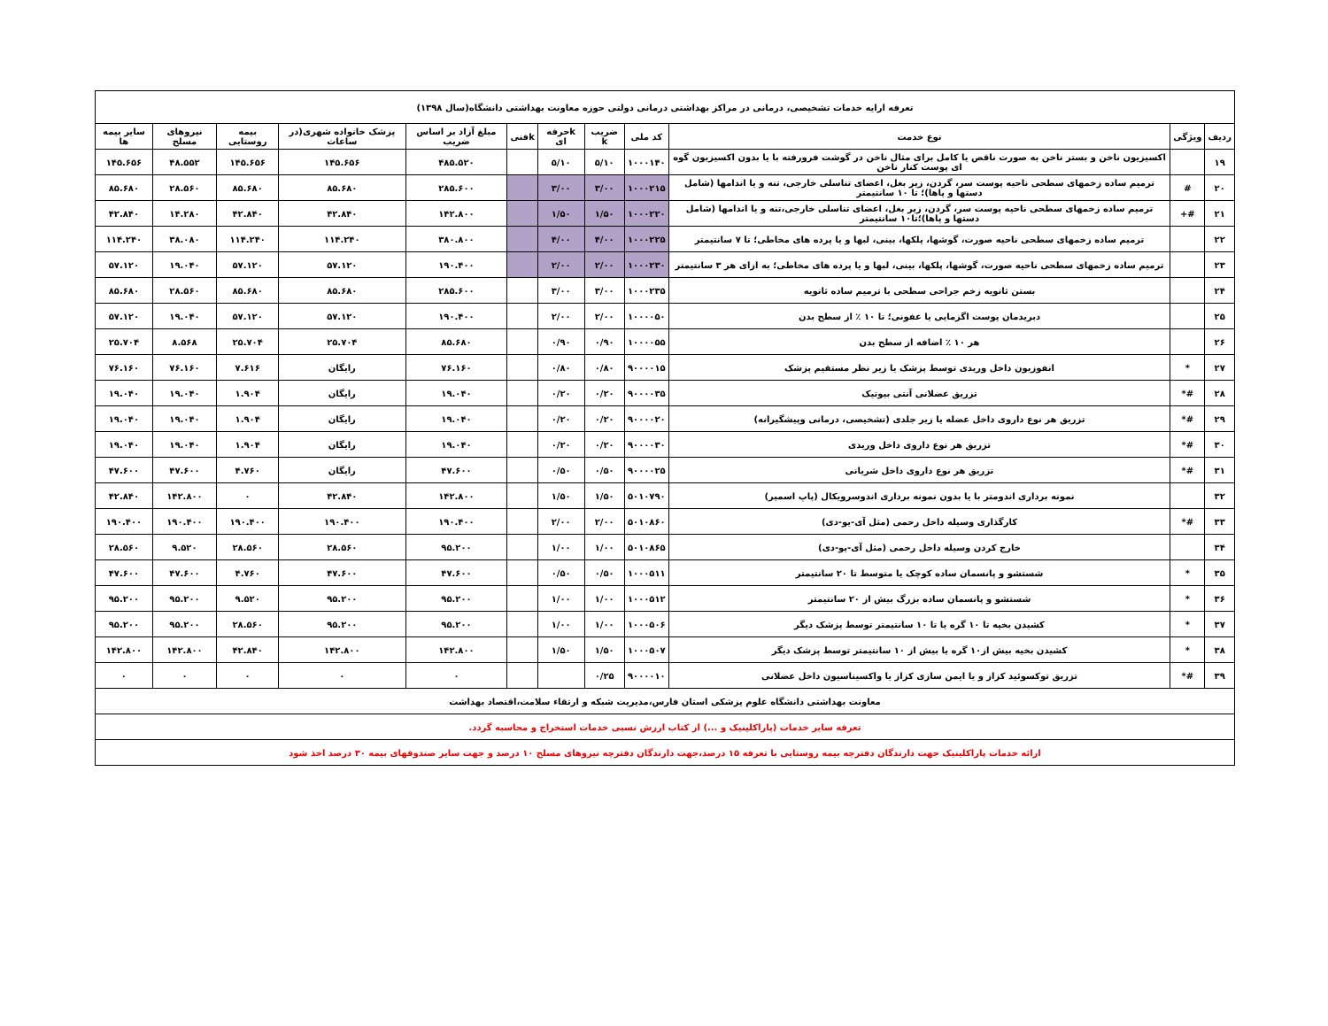| تعرفه ارایه خدمات تشخیصی، درمانی در مراکز بهداشتی درمانی دولتی حوزه معاونت بهداشتی دانشگاه(سال ۱۳۹۸) | | | | | | | | | | | |
| ردیف | ویژگی | نوع خدمت | کد ملی | ضریب k | kحرفه ای | kفنی | مبلغ آزاد بر اساس ضریب | پزشک خانواده شهری(در ساعات | بیمه روستایی | نیروهای مسلح | سایر بیمه ها |
| ۱۹ | | اکسیزیون ناخن و بستر ناخن به صورت ناقص یا کامل برای مثال ناخن در گوشت فرورفته با یا بدون اکسیزیون گوه ای پوست کنار ناخن | ۱۰۰۰۱۴۰ | ۵/۱۰ | ۵/۱۰ | | ۴۸۵.۵۲۰ | ۱۴۵.۶۵۶ | ۱۴۵.۶۵۶ | ۴۸.۵۵۲ | ۱۴۵.۶۵۶ |
| ۲۰ | # | ترمیم ساده زخمهای سطحی ناحیه پوست سر، گردن، زیر بغل، اعضای تناسلی خارجی، تنه و یا اندامها (شامل دستها و پاها)؛ تا ۱۰ سانتیمتر | ۱۰۰۰۲۱۵ | ۳/۰۰ | ۳/۰۰ | | ۲۸۵.۶۰۰ | ۸۵.۶۸۰ | ۸۵.۶۸۰ | ۲۸.۵۶۰ | ۸۵.۶۸۰ |
| ۲۱ | #+ | ترمیم ساده زخمهای سطحی ناحیه پوست سر، گردن، زیر بغل، اعضای تناسلی خارجی،تنه و یا اندامها (شامل دستها و پاها)؛تا۱۰ سانتیمتر | ۱۰۰۰۲۲۰ | ۱/۵۰ | ۱/۵۰ | | ۱۴۲.۸۰۰ | ۴۲.۸۴۰ | ۴۲.۸۴۰ | ۱۴.۲۸۰ | ۴۲.۸۴۰ |
| ۲۲ | | ترمیم ساده زخمهای سطحی ناحیه صورت، گوشها، پلکها، بینی، لبها و یا پرده های مخاطی؛ تا ۷ سانتیمتر | ۱۰۰۰۲۲۵ | ۴/۰۰ | ۴/۰۰ | | ۳۸۰.۸۰۰ | ۱۱۴.۲۴۰ | ۱۱۴.۲۴۰ | ۳۸.۰۸۰ | ۱۱۴.۲۴۰ |
| ۲۳ | | ترمیم ساده زخمهای سطحی ناحیه صورت، گوشها، پلکها، بینی، لبها و یا پرده های مخاطی؛ به ازای هر ۳ سانتیمتر | ۱۰۰۰۲۳۰ | ۲/۰۰ | ۲/۰۰ | | ۱۹۰.۴۰۰ | ۵۷.۱۲۰ | ۵۷.۱۲۰ | ۱۹.۰۴۰ | ۵۷.۱۲۰ |
| ۲۴ | | بستن ثانویه زخم جراحی سطحی با ترمیم ساده ثانویه | ۱۰۰۰۲۳۵ | ۳/۰۰ | ۳/۰۰ | | ۲۸۵.۶۰۰ | ۸۵.۶۸۰ | ۸۵.۶۸۰ | ۲۸.۵۶۰ | ۸۵.۶۸۰ |
| ۲۵ | | دبریدمان پوست اگزمایی یا عفونی؛ تا ۱۰ ٪ از سطح بدن | ۱۰۰۰۰۵۰ | ۲/۰۰ | ۲/۰۰ | | ۱۹۰.۴۰۰ | ۵۷.۱۲۰ | ۵۷.۱۲۰ | ۱۹.۰۴۰ | ۵۷.۱۲۰ |
| ۲۶ | | هر ۱۰ ٪ اضافه از سطح بدن | ۱۰۰۰۰۵۵ | ۰/۹۰ | ۰/۹۰ | | ۸۵.۶۸۰ | ۲۵.۷۰۴ | ۲۵.۷۰۴ | ۸.۵۶۸ | ۲۵.۷۰۴ |
| ۲۷ | * | انفوزیون داخل وریدی توسط پزشک یا زیر نظر مستقیم پزشک | ۹۰۰۰۰۱۵ | ۰/۸۰ | ۰/۸۰ | | ۷۶.۱۶۰ | رایگان | ۷.۶۱۶ | ۷۶.۱۶۰ | ۷۶.۱۶۰ |
| ۲۸ | #* | تزریق عضلانی آنتی بیوتیک | ۹۰۰۰۰۳۵ | ۰/۲۰ | ۰/۲۰ | | ۱۹.۰۴۰ | رایگان | ۱.۹۰۴ | ۱۹.۰۴۰ | ۱۹.۰۴۰ |
| ۲۹ | #* | تزریق هر نوع داروی داخل عضله یا زیر جلدی (تشخیصی، درمانی وپیشگیرانه) | ۹۰۰۰۰۲۰ | ۰/۲۰ | ۰/۲۰ | | ۱۹.۰۴۰ | رایگان | ۱.۹۰۴ | ۱۹.۰۴۰ | ۱۹.۰۴۰ |
| ۳۰ | #* | تزریق هر نوع داروی داخل وریدی | ۹۰۰۰۰۳۰ | ۰/۲۰ | ۰/۲۰ | | ۱۹.۰۴۰ | رایگان | ۱.۹۰۴ | ۱۹.۰۴۰ | ۱۹.۰۴۰ |
| ۳۱ | #* | تزریق هر نوع داروی داخل شریانی | ۹۰۰۰۰۲۵ | ۰/۵۰ | ۰/۵۰ | | ۴۷.۶۰۰ | رایگان | ۴.۷۶۰ | ۴۷.۶۰۰ | ۴۷.۶۰۰ |
| ۳۲ | | نمونه برداری اندومتر با یا بدون نمونه برداری اندوسرویکال (پاپ اسمیر) | ۵۰۱۰۷۹۰ | ۱/۵۰ | ۱/۵۰ | | ۱۴۲.۸۰۰ | ۴۲.۸۴۰ | ۰ | ۱۴۲.۸۰۰ | ۴۲.۸۴۰ |
| ۳۳ | #* | کارگذاری وسیله داخل رحمی (مثل آی-یو-دی) | ۵۰۱۰۸۶۰ | ۲/۰۰ | ۲/۰۰ | | ۱۹۰.۴۰۰ | ۱۹۰.۴۰۰ | ۱۹۰.۴۰۰ | ۱۹۰.۴۰۰ | ۱۹۰.۴۰۰ |
| ۳۴ | | خارج کردن وسیله داخل رحمی (مثل آی-یو-دی) | ۵۰۱۰۸۶۵ | ۱/۰۰ | ۱/۰۰ | | ۹۵.۲۰۰ | ۲۸.۵۶۰ | ۲۸.۵۶۰ | ۹.۵۲۰ | ۲۸.۵۶۰ |
| ۳۵ | * | شستشو و پانسمان ساده کوچک یا متوسط تا ۲۰ سانتیمتر | ۱۰۰۰۵۱۱ | ۰/۵۰ | ۰/۵۰ | | ۴۷.۶۰۰ | ۴۷.۶۰۰ | ۴.۷۶۰ | ۴۷.۶۰۰ | ۴۷.۶۰۰ |
| ۳۶ | * | شستشو و پانسمان ساده بزرگ بیش از ۲۰ سانتیمتر | ۱۰۰۰۵۱۲ | ۱/۰۰ | ۱/۰۰ | | ۹۵.۲۰۰ | ۹۵.۲۰۰ | ۹.۵۲۰ | ۹۵.۲۰۰ | ۹۵.۲۰۰ |
| ۳۷ | * | کشیدن بخیه تا ۱۰ گره یا تا ۱۰ سانتیمتر توسط پزشک دیگر | ۱۰۰۰۵۰۶ | ۱/۰۰ | ۱/۰۰ | | ۹۵.۲۰۰ | ۹۵.۲۰۰ | ۲۸.۵۶۰ | ۹۵.۲۰۰ | ۹۵.۲۰۰ |
| ۳۸ | * | کشیدن بخیه بیش از۱۰ گره یا بیش از ۱۰ سانتیمتر توسط پزشک دیگر | ۱۰۰۰۵۰۷ | ۱/۵۰ | ۱/۵۰ | | ۱۴۲.۸۰۰ | ۱۴۲.۸۰۰ | ۴۲.۸۴۰ | ۱۴۲.۸۰۰ | ۱۴۲.۸۰۰ |
| ۳۹ | #* | تزریق توکسوئید کزاز و یا ایمن سازی کزاز یا واکسیناسیون داخل عضلانی | ۹۰۰۰۰۱۰ | ۰/۲۵ | | | ۰ | ۰ | ۰ | ۰ | ۰ |
| معاونت بهداشتی دانشگاه علوم پزشکی استان فارس،مدیریت شبکه و ارتقاء سلامت،اقتصاد بهداشت | | | | | | | | | | | |
| تعرفه سایر خدمات (پاراکلینیک و ...) از کتاب ارزش نسبی خدمات استخراج و محاسبه گردد. | | | | | | | | | | | |
| ارائه خدمات پاراکلینیک جهت دارندگان دفترچه بیمه روستایی با تعرفه ۱۵ درصد،جهت دارندگان دفترچه نیروهای مسلح ۱۰ درصد و جهت سایر صندوقهای بیمه ۳۰ درصد اخذ شود | | | | | | | | | | | |